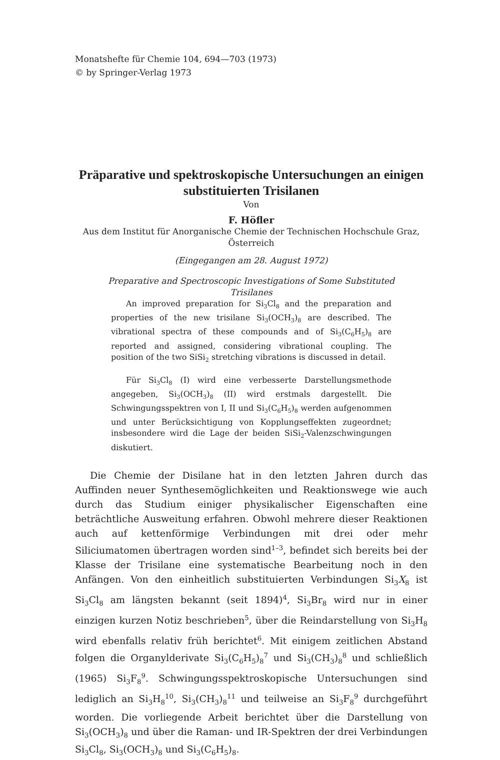Monatshefte für Chemie 104, 694—703 (1973)
© by Springer-Verlag 1973
Präparative und spektroskopische Untersuchungen an einigen substituierten Trisilanen
Von
F. Höfler
Aus dem Institut für Anorganische Chemie der Technischen Hochschule Graz, Österreich
(Eingegangen am 28. August 1972)
Preparative and Spectroscopic Investigations of Some Substituted Trisilanes
An improved preparation for Si<sub>3</sub>Cl<sub>8</sub> and the preparation and properties of the new trisilane Si<sub>3</sub>(OCH<sub>3</sub>)<sub>8</sub> are described. The vibrational spectra of these compounds and of Si<sub>3</sub>(C<sub>6</sub>H<sub>5</sub>)<sub>8</sub> are reported and assigned, considering vibrational coupling. The position of the two SiSi<sub>2</sub> stretching vibrations is discussed in detail.
Für Si<sub>3</sub>Cl<sub>8</sub> (I) wird eine verbesserte Darstellungsmethode angegeben, Si<sub>3</sub>(OCH<sub>3</sub>)<sub>8</sub> (II) wird erstmals dargestellt. Die Schwingungsspektren von I, II und Si<sub>3</sub>(C<sub>6</sub>H<sub>5</sub>)<sub>8</sub> werden aufgenommen und unter Berücksichtigung von Kopplungseffekten zugeordnet; insbesondere wird die Lage der beiden SiSi<sub>2</sub>-Valenzschwingungen diskutiert.
Die Chemie der Disilane hat in den letzten Jahren durch das Auffinden neuer Synthesemöglichkeiten und Reaktionswege wie auch durch das Studium einiger physikalischer Eigenschaften eine beträchtliche Ausweitung erfahren. Obwohl mehrere dieser Reaktionen auch auf kettenförmige Verbindungen mit drei oder mehr Siliciumatomen übertragen worden sind<sup>1–3</sup>, befindet sich bereits bei der Klasse der Trisilane eine systematische Bearbeitung noch in den Anfängen. Von den einheitlich substituierten Verbindungen Si<sub>3</sub>X<sub>8</sub> ist Si<sub>3</sub>Cl<sub>8</sub> am längsten bekannt (seit 1894)<sup>4</sup>, Si<sub>3</sub>Br<sub>8</sub> wird nur in einer einzigen kurzen Notiz beschrieben<sup>5</sup>, über die Reindarstellung von Si<sub>3</sub>H<sub>8</sub> wird ebenfalls relativ früh berichtet<sup>6</sup>. Mit einigem zeitlichen Abstand folgen die Organylderivate Si<sub>3</sub>(C<sub>6</sub>H<sub>5</sub>)<sub>8</sub><sup>7</sup> und Si<sub>3</sub>(CH<sub>3</sub>)<sub>8</sub><sup>8</sup> und schließlich (1965) Si<sub>3</sub>F<sub>8</sub><sup>9</sup>. Schwingungsspektroskopische Untersuchungen sind lediglich an Si<sub>3</sub>H<sub>8</sub><sup>10</sup>, Si<sub>3</sub>(CH<sub>3</sub>)<sub>8</sub><sup>11</sup> und teilweise an Si<sub>3</sub>F<sub>8</sub><sup>9</sup> durchgeführt worden. Die vorliegende Arbeit berichtet über die Darstellung von Si<sub>3</sub>(OCH<sub>3</sub>)<sub>8</sub> und über die Raman- und IR-Spektren der drei Verbindungen Si<sub>3</sub>Cl<sub>8</sub>, Si<sub>3</sub>(OCH<sub>3</sub>)<sub>8</sub> und Si<sub>3</sub>(C<sub>6</sub>H<sub>5</sub>)<sub>8</sub>.